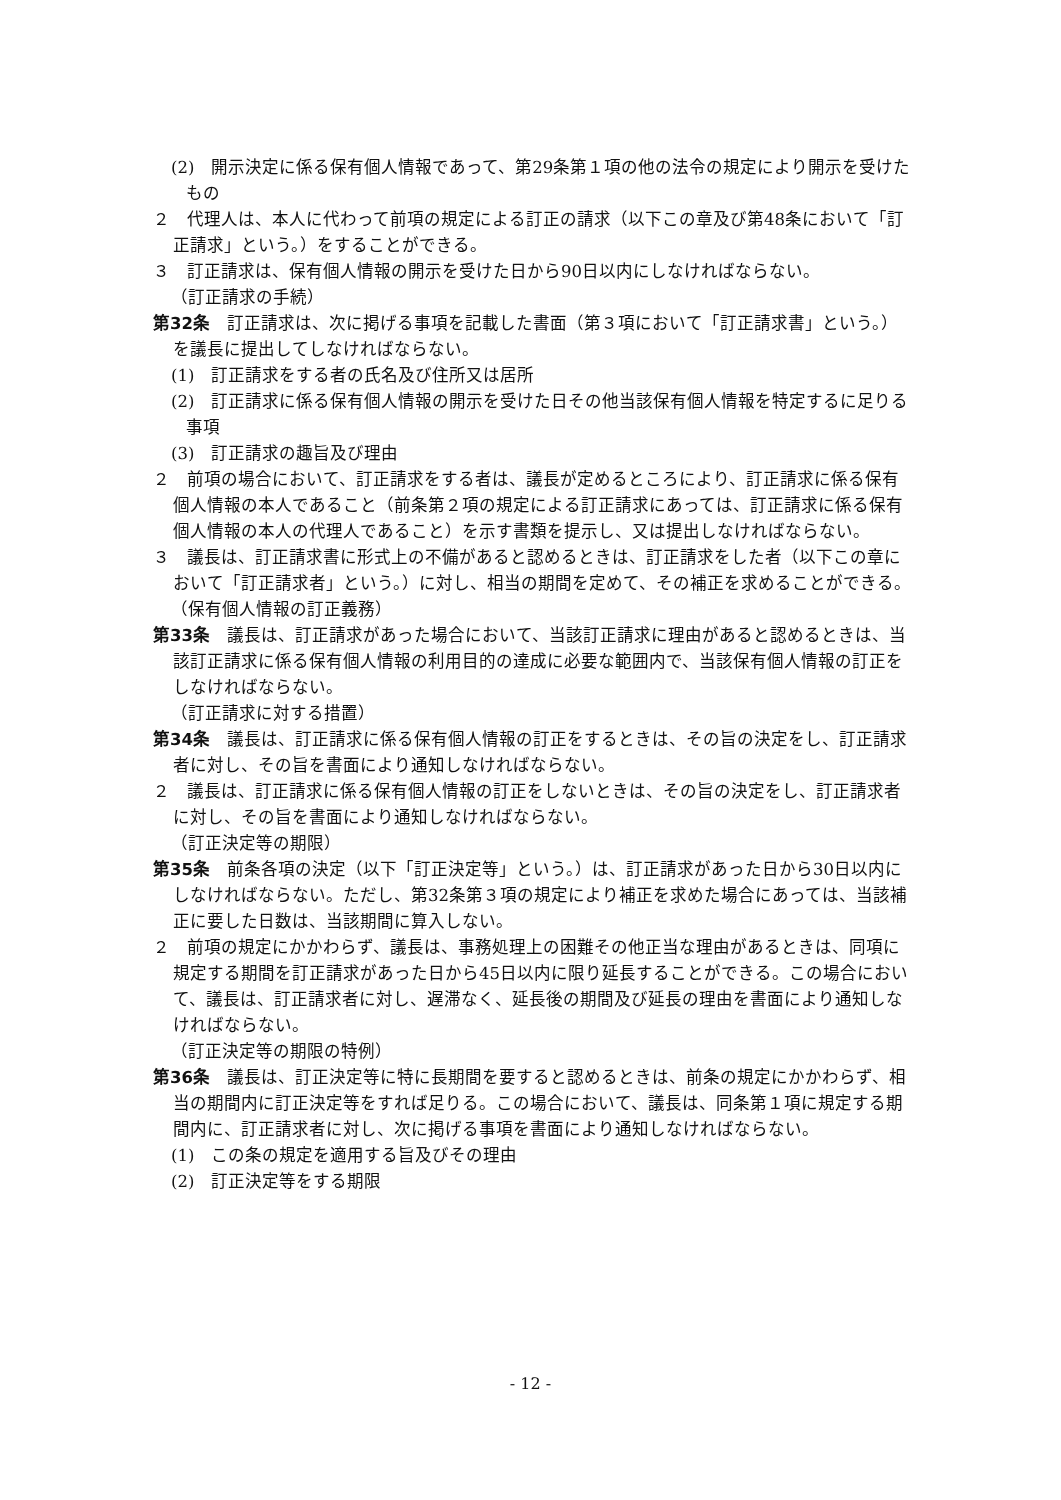(2)　開示決定に係る保有個人情報であって、第29条第１項の他の法令の規定により開示を受けたもの
２　代理人は、本人に代わって前項の規定による訂正の請求（以下この章及び第48条において「訂正請求」という。）をすることができる。
３　訂正請求は、保有個人情報の開示を受けた日から90日以内にしなければならない。
（訂正請求の手続）
第32条　訂正請求は、次に掲げる事項を記載した書面（第３項において「訂正請求書」という。）を議長に提出してしなければならない。
(1)　訂正請求をする者の氏名及び住所又は居所
(2)　訂正請求に係る保有個人情報の開示を受けた日その他当該保有個人情報を特定するに足りる事項
(3)　訂正請求の趣旨及び理由
２　前項の場合において、訂正請求をする者は、議長が定めるところにより、訂正請求に係る保有個人情報の本人であること（前条第２項の規定による訂正請求にあっては、訂正請求に係る保有個人情報の本人の代理人であること）を示す書類を提示し、又は提出しなければならない。
３　議長は、訂正請求書に形式上の不備があると認めるときは、訂正請求をした者（以下この章において「訂正請求者」という。）に対し、相当の期間を定めて、その補正を求めることができる。
（保有個人情報の訂正義務）
第33条　議長は、訂正請求があった場合において、当該訂正請求に理由があると認めるときは、当該訂正請求に係る保有個人情報の利用目的の達成に必要な範囲内で、当該保有個人情報の訂正をしなければならない。
（訂正請求に対する措置）
第34条　議長は、訂正請求に係る保有個人情報の訂正をするときは、その旨の決定をし、訂正請求者に対し、その旨を書面により通知しなければならない。
２　議長は、訂正請求に係る保有個人情報の訂正をしないときは、その旨の決定をし、訂正請求者に対し、その旨を書面により通知しなければならない。
（訂正決定等の期限）
第35条　前条各項の決定（以下「訂正決定等」という。）は、訂正請求があった日から30日以内にしなければならない。ただし、第32条第３項の規定により補正を求めた場合にあっては、当該補正に要した日数は、当該期間に算入しない。
２　前項の規定にかかわらず、議長は、事務処理上の困難その他正当な理由があるときは、同項に規定する期間を訂正請求があった日から45日以内に限り延長することができる。この場合において、議長は、訂正請求者に対し、遅滞なく、延長後の期間及び延長の理由を書面により通知しなければならない。
（訂正決定等の期限の特例）
第36条　議長は、訂正決定等に特に長期間を要すると認めるときは、前条の規定にかかわらず、相当の期間内に訂正決定等をすれば足りる。この場合において、議長は、同条第１項に規定する期間内に、訂正請求者に対し、次に掲げる事項を書面により通知しなければならない。
(1)　この条の規定を適用する旨及びその理由
(2)　訂正決定等をする期限
- 12 -